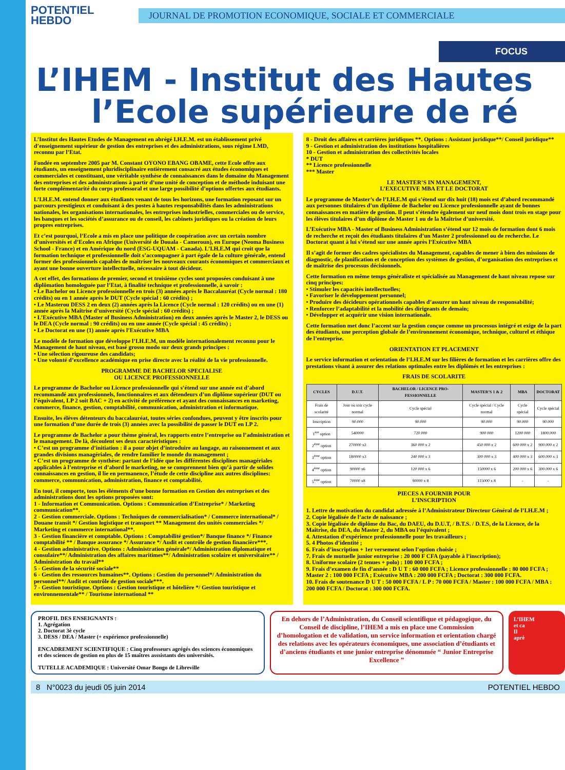POTENTIEL
HEBDO
JOURNAL DE PROMOTION ECONOMIQUE, SOCIALE ET COMMERCIALE
FOCUS
L’IHEM - Institut des Hautes
l’Ecole supérieure de ré
L’Institut des Hautes Etudes de Management en abrégé I.H.E.M. est un établissement privé d’enseignement supérieur de gestion des entreprises et des administrations, sous régime LMD, reconnu par l’Etat.
Fondée en septembre 2005 par M. Constant OYONO EBANG OBAME, cette Ecole offre aux étudiants, un enseignement pluridisciplinaire entièrement consacré aux études économiques et commerciales et constituant, une véritable synthèse de connaissances dans le domaine du Management des entreprises et des administrations à partir d’une unité de conception et de méthode induisant une forte complémentarité du corps professoral et une large possibilité d’options offertes aux étudiants.
L’I.H.E.M. entend donner aux étudiants venant de tous les horizons, une formation reposant sur un parcours prestigieux et conduisant à des postes à hautes responsabilités dans les administrations nationales, les organisations internationales, les entreprises industrielles, commerciales ou de service, les banques et les sociétés d’assurance ou de conseil, les cabinets juridiques ou la création de leurs propres entreprises.
Et c’est pourquoi, l’Ecole a mis en place une politique de coopération avec un certain nombre d’universités et d’Ecoles en Afrique (Université de Douala - Cameroun), en Europe (Neoma Business School - France) et en Amérique du nord (ESG-UQUAM - Canada). L’I.H.E.M qui croit que la formation technique et professionnelle doit s’accompagner à part égale de la culture générale, entend former des professionnels capables de maîtriser les nouveaux courants économiques et commerciaux et ayant une bonne ouverture intellectuelle, nécessaire à tout décideur.
A cet effet, des formations de premier, second et troisième cycles sont proposées conduisant à une diplômation homologuée par l’Etat, à finalité technique et professionnelle, à savoir :
• Le Bachelor ou Licence professionnelle en trois (3) années après le Baccalauréat (Cycle normal : 180 crédits) ou en 1 année après le DUT (Cycle spécial : 60 crédits) ;
• Le Masterou DESS 2 en deux (2) années après la Licence (Cycle normal : 120 crédits) ou en une (1) année après la Maîtrise d’université (Cycle spécial : 60 crédits) ;
• L’Exécutive MBA (Master of Business Administration) en deux années après le Master 2, le DESS ou le DEA (Cycle normal : 90 crédits) ou en une année (Cycle spécial : 45 crédits) ;
• Le Doctorat en une (1) année après l’Exécutive MBA
Le modèle de formation que développe l’I.H.E.M, un modèle internationalement reconnu pour le Management de haut niveau, est basé grosso modo sur deux grands principes :
• Une sélection rigoureuse des candidats;
• Une volonté d’excellence académique en prise directe avec la réalité de la vie professionnelle.
PROGRAMME DE BACHELOR SPECIALISE
OU LICENCE PROFESSIONNELLE
Le programme de Bachelor ou Licence professionnelle qui s’étend sur une année est d’abord recommandé aux professionnels, fonctionnaires et aux détendeurs d’un diplôme supérieur (DUT ou l’équivalent, LP 2 soit BAC + 2) en activité de préférence et ayant des connaissances en marketing, commerce, finance, gestion, comptabilité, communication, administration et informatique.
Ensuite, les élèves détenteurs du baccalauréat, toutes séries confondues, peuvent y être inscrits pour une formation d’une durée de trois (3) années avec la possibilité de passer le DUT en LP 2.
Le programme de Bachelor a pour thème général, les rapports entre l’entreprise ou l’administration et le management. De là, découlent ses deux caractéristiques :
• C’est un programme d’initiation : il a pour objet d’introduire au langage, au raisonnement et aux grandes divisions managériales, de rendre familier le monde du management ;
• C’est un programme de synthèse: partant de l’idée que les différentes disciplines managériales applicables à l’entreprise et d’abord le marketing, ne se comprennent bien qu’à partir de solides connaissances en gestion, il lie en permanence, l’étude de cette discipline aux autres disciplines: commerce, communication, administration, finance et comptabilité.
En tout, il comporte, tous les éléments d’une bonne formation en Gestion des entreprises et des administrations dont les options proposées sont:
1 - Information et Communication. Options : Communication d’Entreprise* / Marketing communication**.
2 - Gestion commerciale. Options : Techniques de commercialisation* / Commerce international* / Douane transit */ Gestion logistique et transport ** Management des unités commerciales */ Marketing et commerce international**.
3 - Gestion financière et comptable. Options : Comptabilité gestion*/ Banque finance */ Finance comptabilité ** / Banque assurance */ Assurance */ Audit et contrôle de gestion financière***.
4 - Gestion administrative. Options : Administration générale*/ Administration diplomatique et consulaire**/ Administration des affaires maritimes**/ Administration scolaire et universitaire** / Administration du travail**
5 - Gestion de la sécurité sociale**
6 - Gestion des ressources humaines**. Options : Gestion du personnel*/ Administration du personnel**/ Audit et contrôle de gestion sociale***.
7 - Gestion touristique. Options : Gestion touristique et hôtelière */ Gestion touristique et environnementale** / Tourisme international **
8 - Droit des affaires et carrières juridiques **. Options : Assistant juridique**/ Conseil juridique**
9 - Gestion et administration des institutions hospitalières
10 - Gestion et administration des collectivités locales
* DUT
** Licence professionnelle
*** Master
LE MASTER’S IN MANAGEMENT,
L’EXECUTIVE MBA ET LE DOCTORAT
Le programme de Master’s de l’I.H.E.M qui s’étend sur dix huit (18) mois est d’abord recommandé aux personnes titulaires d’un diplôme de Bachelor ou Licence professionnelle ayant de bonnes connaissances en matière de gestion. Il peut s’étendre également sur neuf mois dont trois en stage pour les élèves titulaires d’un diplôme de Master 1 ou de la Maîtrise d’université.
L’Exécutive MBA - Master of Business Administration s’étend sur 12 mois de formation dont 6 mois de recherche et reçoit des étudiants titulaires d’un Master 2 professionnel ou de recherche. Le Doctorat quant à lui s’étend sur une année après l’Exécutive MBA
Il s’agit de former des cadres spécialistes du Management, capables de mener à bien des missions de diagnostic, de planification et de conception des systèmes de gestion, d’organisation des entreprises et de maîtrise des processus décisionnels.
Cette formation en même temps généraliste et spécialisée au Management de haut niveau repose sur cinq principes:
• Stimuler les capacités intellectuelles;
• Favoriser le développement personnel;
• Produire des décideurs opérationnels capables d’assurer un haut niveau de responsabilité;
• Renforcer l’adaptabilité et la mobilité des dirigeants de demain;
• Développer et acquérir une vision internationale.
Cette formation met donc l’accent sur la gestion conçue comme un processus intégré et exige de la part des étudiants, une perception globale de l’environnement économique, technique, culturel et éthique de l’entreprise.
ORIENTATION ET PLACEMENT
Le service information et orientation de l’I.H.E.M sur les filières de formation et les carrières offre des prestations visant à assurer des relations optimales entre les diplômés et les entreprises :
FRAIS DE SCOLARITE
| CYCLES | D.U.T. | BACHELOR / LICENCE PRO-FESSIONNELLE | MASTER’S 1 & 2 | MBA | DOCTORAT |
| --- | --- | --- | --- | --- | --- |
| Frais de scolarité | Jour ou soir cycle normal | Cycle spécial | Cycle spécial / Cycle normal | Cycle spécial | Cycle spécial |
| Inscription | 90.000 | 90.000 | 90.000 | 90.000 | 90.000 |
| 1<sup>ère</sup> option | 540000 | 720 000 | 900 000 | 1200 000 | 1800.000 |
| 2<sup>ème</sup> option | 270000 x2 | 360 000 x 2 | 450 000 x 2 | 600 000 x 2 | 900.000 x 2 |
| 3<sup>ème</sup> option | 180000 x3 | 240 000 x 3 | 300 000 x 3 | 400 000 x 3 | 600.000 x 3 |
| 4<sup>ème</sup> option | 90000 x6 | 120 000 x 6 | 150000 x 6 | 200 000 x 6 | 300.000 x 6 |
| 5<sup>ème</sup> option | 70000 x8 | 90000 x 8 | 115000 x 8 | - | - |
PIECES A FOURNIR POUR
L’INSCRIPTION
1. Lettre de motivation du candidat adressée à l’Administrateur Directeur Général de l’I.H.E.M ;
2. Copie légalisée de l’acte de naissance ;
3. Copie légalisée de diplôme du Bac, du DAEU, du D.U.T, / B.T.S. / D.T.S, de la Licence, de la Maîtrise, du DEA, du Master 2, du MBA ou l’équivalent ;
4. Attestation d’expérience professionnelle pour les travailleurs ;
5. 4 Photos d’identité ;
6. Frais d’inscription + 1er versement selon l’option choisie ;
7. Frais de mutuelle junior entreprise : 20 000 F CFA (payable à l’inscription);
8. Uniforme scolaire (2 tenues + polo) : 100 000 FCFA ;
9. Frais d’examen de fin d’année : D U T : 60 000 FCFA ; Licence professionnelle : 80 000 FCFA ; Master 2 : 100 000 FCFA ; Exécutive MBA : 200 000 FCFA ; Doctorat : 300 000 FCFA.
10. Frais de soutenance D U T : 50 000 FCFA / L P : 70 000 FCFA / Master : 100 000 FCFA / MBA : 200 000 FCFA / Doctorat : 300 000 FCFA.
PROFIL DES ENSEIGNANTS :
1. Agrégation
2. Doctorat 3è cycle
3. DESS / DEA / Master (+ expérience professionnelle)
ENCADREMENT SCIENTIFIQUE : Cinq professeurs agrégés des sciences économiques et des sciences de gestion en plus de 15 maîtres asssistants des universités.
TUTELLE ACADEMIQUE : Université Omar Bongo de Libreville
En dehors de l’Administration, du Conseil scientifique et pédagogique, du Conseil de discipline, l’IHEM a mis en place une Commission d’homologation et de validation, un service information et orientation chargé des relations avec les opérateurs économiques, une association d’étudiants et d’anciens étudiants et une junior entreprise dénommée “ Junior Entreprise Excellence ”
L’IHEM
et ca
Il
aprè
8 N°0023 du jeudi 05 juin 2014 POTENTIEL HEBDO